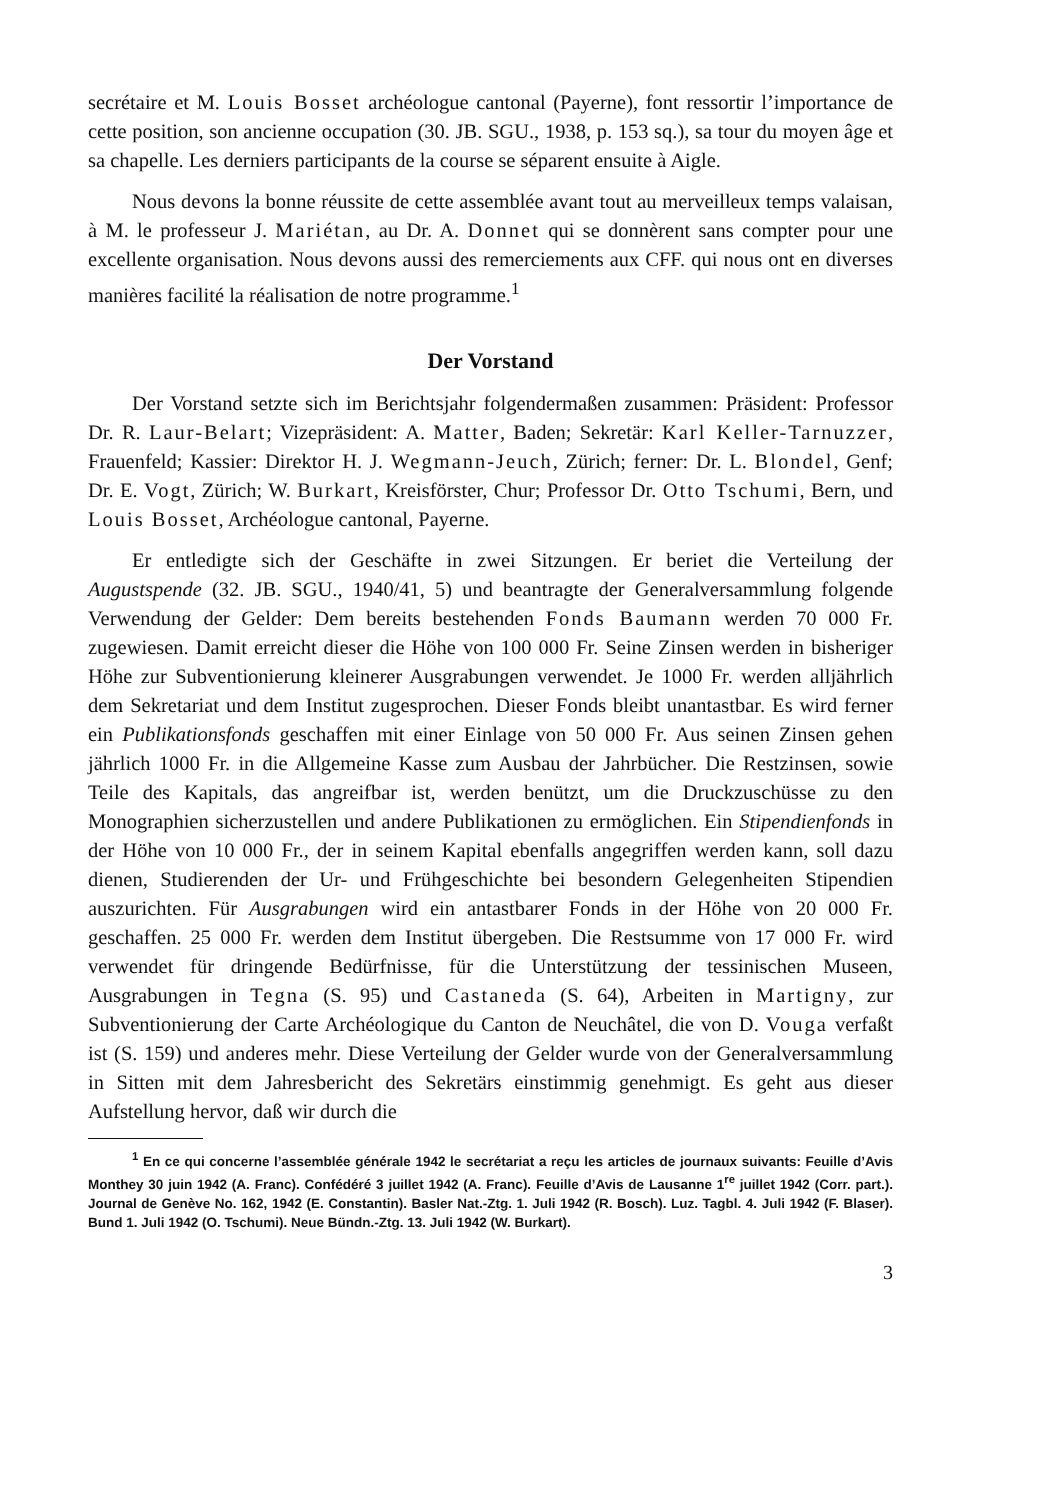secrétaire et M. Louis Bosset archéologue cantonal (Payerne), font ressortir l’importance de cette position, son ancienne occupation (30. JB. SGU., 1938, p. 153 sq.), sa tour du moyen âge et sa chapelle. Les derniers participants de la course se séparent ensuite à Aigle.
Nous devons la bonne réussite de cette assemblée avant tout au merveilleux temps valaisan, à M. le professeur J. Mariétan, au Dr. A. Donnet qui se donnèrent sans compter pour une excellente organisation. Nous devons aussi des remerciements aux CFF. qui nous ont en diverses manières facilité la réalisation de notre programme.<sup>1</sup>
Der Vorstand
Der Vorstand setzte sich im Berichtsjahr folgendermaßen zusammen: Präsident: Professor Dr. R. Laur-Belart; Vizepräsident: A. Matter, Baden; Sekretär: Karl Keller-Tarnuzzer, Frauenfeld; Kassier: Direktor H. J. Wegmann-Jeuch, Zürich; ferner: Dr. L. Blondel, Genf; Dr. E. Vogt, Zürich; W. Burkart, Kreisförster, Chur; Professor Dr. Otto Tschumi, Bern, und Louis Bosset, Archéologue cantonal, Payerne.
Er entledigte sich der Geschäfte in zwei Sitzungen. Er beriet die Verteilung der Augustspende (32. JB. SGU., 1940/41, 5) und beantragte der Generalversammlung folgende Verwendung der Gelder: Dem bereits bestehenden Fonds Baumann werden 70 000 Fr. zugewiesen. Damit erreicht dieser die Höhe von 100 000 Fr. Seine Zinsen werden in bisheriger Höhe zur Subventionierung kleinerer Ausgrabungen verwendet. Je 1000 Fr. werden alljährlich dem Sekretariat und dem Institut zugesprochen. Dieser Fonds bleibt unantastbar. Es wird ferner ein Publikationsfonds geschaffen mit einer Einlage von 50 000 Fr. Aus seinen Zinsen gehen jährlich 1000 Fr. in die Allgemeine Kasse zum Ausbau der Jahrbücher. Die Restzinsen, sowie Teile des Kapitals, das angreifbar ist, werden benützt, um die Druckzuschüsse zu den Monographien sicherzustellen und andere Publikationen zu ermöglichen. Ein Stipendienfonds in der Höhe von 10 000 Fr., der in seinem Kapital ebenfalls angegriffen werden kann, soll dazu dienen, Studierenden der Ur- und Frühgeschichte bei besondern Gelegenheiten Stipendien auszurichten. Für Ausgrabungen wird ein antastbarer Fonds in der Höhe von 20 000 Fr. geschaffen. 25 000 Fr. werden dem Institut übergeben. Die Restsumme von 17 000 Fr. wird verwendet für dringende Bedürfnisse, für die Unterstützung der tessinischen Museen, Ausgrabungen in Tegna (S. 95) und Castaneda (S. 64), Arbeiten in Martigny, zur Subventionierung der Carte Archéologique du Canton de Neuchâtel, die von D. Vouga verfaßt ist (S. 159) und anderes mehr. Diese Verteilung der Gelder wurde von der Generalversammlung in Sitten mit dem Jahresbericht des Sekretärs einstimmig genehmigt. Es geht aus dieser Aufstellung hervor, daß wir durch die
<sup>1</sup> En ce qui concerne l’assemblée générale 1942 le secrétariat a reçu les articles de journaux suivants: Feuille d’Avis Monthey 30 juin 1942 (A. Franc). Confédéré 3 juillet 1942 (A. Franc). Feuille d’Avis de Lausanne 1<sup>re</sup> juillet 1942 (Corr. part.). Journal de Genève No. 162, 1942 (E. Constantin). Basler Nat.-Ztg. 1. Juli 1942 (R. Bosch). Luz. Tagbl. 4. Juli 1942 (F. Blaser). Bund 1. Juli 1942 (O. Tschumi). Neue Bündn.-Ztg. 13. Juli 1942 (W. Burkart).
3